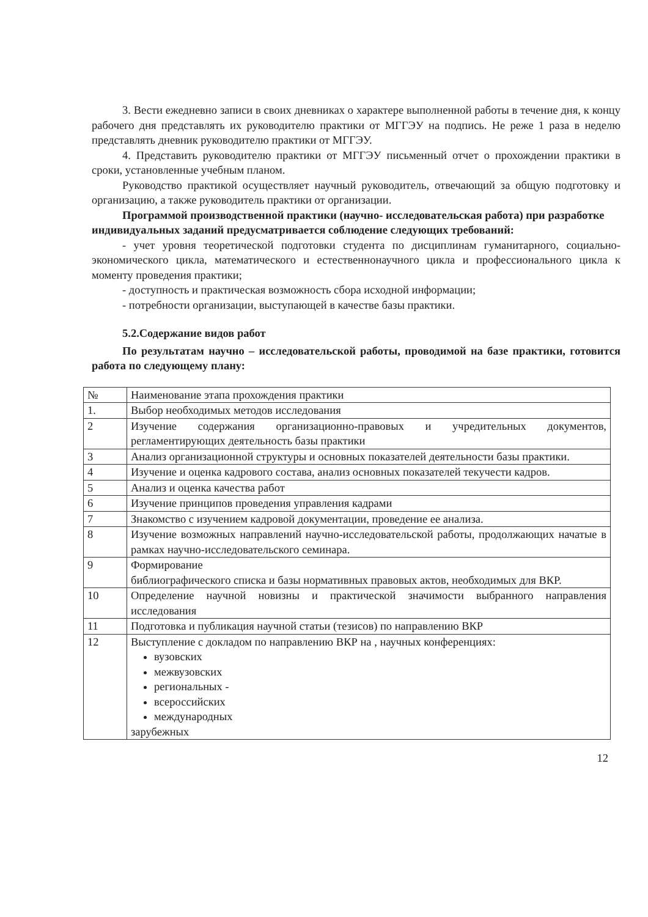3. Вести ежедневно записи в своих дневниках о характере выполненной работы в течение дня, к концу рабочего дня представлять их руководителю практики от МГГЭУ на подпись. Не реже 1 раза в неделю представлять дневник руководителю практики от МГГЭУ.
4. Представить руководителю практики от МГГЭУ письменный отчет о прохождении практики в сроки, установленные учебным планом.
Руководство практикой осуществляет научный руководитель, отвечающий за общую подготовку и организацию, а также руководитель практики от организации.
Программой производственной практики (научно- исследовательская работа) при разработке индивидуальных заданий предусматривается соблюдение следующих требований:
- учет уровня теоретической подготовки студента по дисциплинам гуманитарного, социально-экономического цикла, математического и естественнонаучного цикла и профессионального цикла к моменту проведения практики;
- доступность и практическая возможность сбора исходной информации;
- потребности организации, выступающей в качестве базы практики.
5.2.Содержание видов работ
По результатам научно – исследовательской работы, проводимой на базе практики, готовится работа по следующему плану:
| № | Наименование этапа прохождения практики |
| 1. | Выбор необходимых методов исследования |
| 2 | Изучение содержания организационно-правовых и учредительных документов, регламентирующих деятельность базы практики |
| 3 | Анализ организационной структуры и основных показателей деятельности базы практики. |
| 4 | Изучение и оценка кадрового состава, анализ основных показателей текучести кадров. |
| 5 | Анализ и оценка качества работ |
| 6 | Изучение принципов проведения управления кадрами |
| 7 | Знакомство с изучением кадровой документации, проведение ее анализа. |
| 8 | Изучение возможных направлений научно-исследовательской работы, продолжающих начатые в рамках научно-исследовательского семинара. |
| 9 | Формирование библиографического списка и базы нормативных правовых актов, необходимых для ВКР. |
| 10 | Определение научной новизны и практической значимости выбранного направления исследования |
| 11 | Подготовка и публикация научной статьи (тезисов) по направлению ВКР |
| 12 | Выступление с докладом по направлению ВКР на , научных конференциях: вузовских межвузовских региональных - всероссийских международных зарубежных |
12